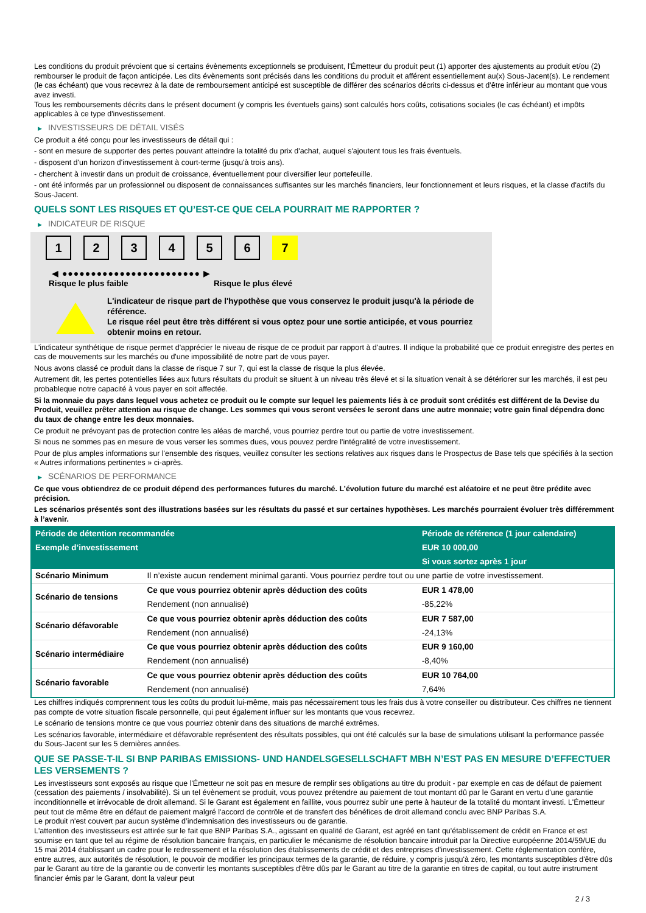Les conditions du produit prévoient que si certains évènements exceptionnels se produisent, l'Émetteur du produit peut (1) apporter des ajustements au produit et/ou (2) rembourser le produit de façon anticipée. Les dits évènements sont précisés dans les conditions du produit et afférent essentiellement au(x) Sous-Jacent(s). Le rendement (le cas échéant) que vous recevrez à la date de remboursement anticipé est susceptible de différer des scénarios décrits ci-dessus et d’être inférieur au montant que vous avez investi.
Tous les remboursements décrits dans le présent document (y compris les éventuels gains) sont calculés hors coûts, cotisations sociales (le cas échéant) et impôts applicables à ce type d'investissement.
▶ INVESTISSEURS DE DÉTAIL VISÉS
Ce produit a été conçu pour les investisseurs de détail qui :
- sont en mesure de supporter des pertes pouvant atteindre la totalité du prix d'achat, auquel s'ajoutent tous les frais éventuels.
- disposent d'un horizon d'investissement à court-terme (jusqu'à trois ans).
- cherchent à investir dans un produit de croissance, éventuellement pour diversifier leur portefeuille.
- ont été informés par un professionnel ou disposent de connaissances suffisantes sur les marchés financiers, leur fonctionnement et leurs risques, et la classe d'actifs du Sous-Jacent.
QUELS SONT LES RISQUES ET QU’EST-CE QUE CELA POURRAIT ME RAPPORTER ?
▶ INDICATEUR DE RISQUE
1 2 3 4 5 6 7
◀ ●●●●●●●●●●●●●●●●●●●●●●●● ▶
Risque le plus faible Risque le plus élevé
L'indicateur de risque part de l'hypothèse que vous conservez le produit jusqu'à la période de référence.
Le risque réel peut être très différent si vous optez pour une sortie anticipée, et vous pourriez obtenir moins en retour.
L'indicateur synthétique de risque permet d'apprécier le niveau de risque de ce produit par rapport à d'autres. Il indique la probabilité que ce produit enregistre des pertes en cas de mouvements sur les marchés ou d'une impossibilité de notre part de vous payer.
Nous avons classé ce produit dans la classe de risque 7 sur 7, qui est la classe de risque la plus élevée.
Autrement dit, les pertes potentielles liées aux futurs résultats du produit se situent à un niveau très élevé et si la situation venait à se détériorer sur les marchés, il est peu probableque notre capacité à vous payer en soit affectée.
Si la monnaie du pays dans lequel vous achetez ce produit ou le compte sur lequel les paiements liés à ce produit sont crédités est différent de la Devise du Produit, veuillez prêter attention au risque de change. Les sommes qui vous seront versées le seront dans une autre monnaie; votre gain final dépendra donc du taux de change entre les deux monnaies.
Ce produit ne prévoyant pas de protection contre les aléas de marché, vous pourriez perdre tout ou partie de votre investissement.
Si nous ne sommes pas en mesure de vous verser les sommes dues, vous pouvez perdre l'intégralité de votre investissement.
Pour de plus amples informations sur l'ensemble des risques, veuillez consulter les sections relatives aux risques dans le Prospectus de Base tels que spécifiés à la section « Autres informations pertinentes » ci-après.
▶ SCÉNARIOS DE PERFORMANCE
Ce que vous obtiendrez de ce produit dépend des performances futures du marché. L’évolution future du marché est aléatoire et ne peut être prédite avec précision.
Les scénarios présentés sont des illustrations basées sur les résultats du passé et sur certaines hypothèses. Les marchés pourraient évoluer très différemment à l’avenir.
| Période de détention recommandée | | Période de référence (1 jour calendaire) |
| --- | --- | --- |
| Exemple d’investissement | | EUR 10 000,00 |
| | | Si vous sortez après 1 jour |
| Scénario Minimum | Il n’existe aucun rendement minimal garanti. Vous pourriez perdre tout ou une partie de votre investissement. | |
| Scénario de tensions | Ce que vous pourriez obtenir après déduction des coûts | EUR 1 478,00 |
| | Rendement (non annualisé) | -85,22% |
| Scénario défavorable | Ce que vous pourriez obtenir après déduction des coûts | EUR 7 587,00 |
| | Rendement (non annualisé) | -24,13% |
| Scénario intermédiaire | Ce que vous pourriez obtenir après déduction des coûts | EUR 9 160,00 |
| | Rendement (non annualisé) | -8,40% |
| Scénario favorable | Ce que vous pourriez obtenir après déduction des coûts | EUR 10 764,00 |
| | Rendement (non annualisé) | 7,64% |
Les chiffres indiqués comprennent tous les coûts du produit lui-même, mais pas nécessairement tous les frais dus à votre conseiller ou distributeur. Ces chiffres ne tiennent pas compte de votre situation fiscale personnelle, qui peut également influer sur les montants que vous recevrez.
Le scénario de tensions montre ce que vous pourriez obtenir dans des situations de marché extrêmes.
Les scénarios favorable, intermédiaire et défavorable représentent des résultats possibles, qui ont été calculés sur la base de simulations utilisant la performance passée du Sous-Jacent sur les 5 dernières années.
QUE SE PASSE-T-IL SI BNP PARIBAS EMISSIONS- UND HANDELSGESELLSCHAFT MBH N’EST PAS EN MESURE D’EFFECTUER LES VERSEMENTS ?
Les investisseurs sont exposés au risque que l'Émetteur ne soit pas en mesure de remplir ses obligations au titre du produit - par exemple en cas de défaut de paiement (cessation des paiements / insolvabilité). Si un tel évènement se produit, vous pouvez prétendre au paiement de tout montant dû par le Garant en vertu d'une garantie inconditionnelle et irrévocable de droit allemand. Si le Garant est également en faillite, vous pourrez subir une perte à hauteur de la totalité du montant investi. L'Émetteur peut tout de même être en défaut de paiement malgré l'accord de contrôle et de transfert des bénéfices de droit allemand conclu avec BNP Paribas S.A.
Le produit n'est couvert par aucun système d’indemnisation des investisseurs ou de garantie.
L'attention des investisseurs est attirée sur le fait que BNP Paribas S.A., agissant en qualité de Garant, est agréé en tant qu'établissement de crédit en France et est soumise en tant que tel au régime de résolution bancaire français, en particulier le mécanisme de résolution bancaire introduit par la Directive européenne 2014/59/UE du 15 mai 2014 établissant un cadre pour le redressement et la résolution des établissements de crédit et des entreprises d'investissement. Cette réglementation confère, entre autres, aux autorités de résolution, le pouvoir de modifier les principaux termes de la garantie, de réduire, y compris jusqu'à zéro, les montants susceptibles d'être dûs par le Garant au titre de la garantie ou de convertir les montants susceptibles d'être dûs par le Garant au titre de la garantie en titres de capital, ou tout autre instrument financier émis par le Garant, dont la valeur peut
2 / 3